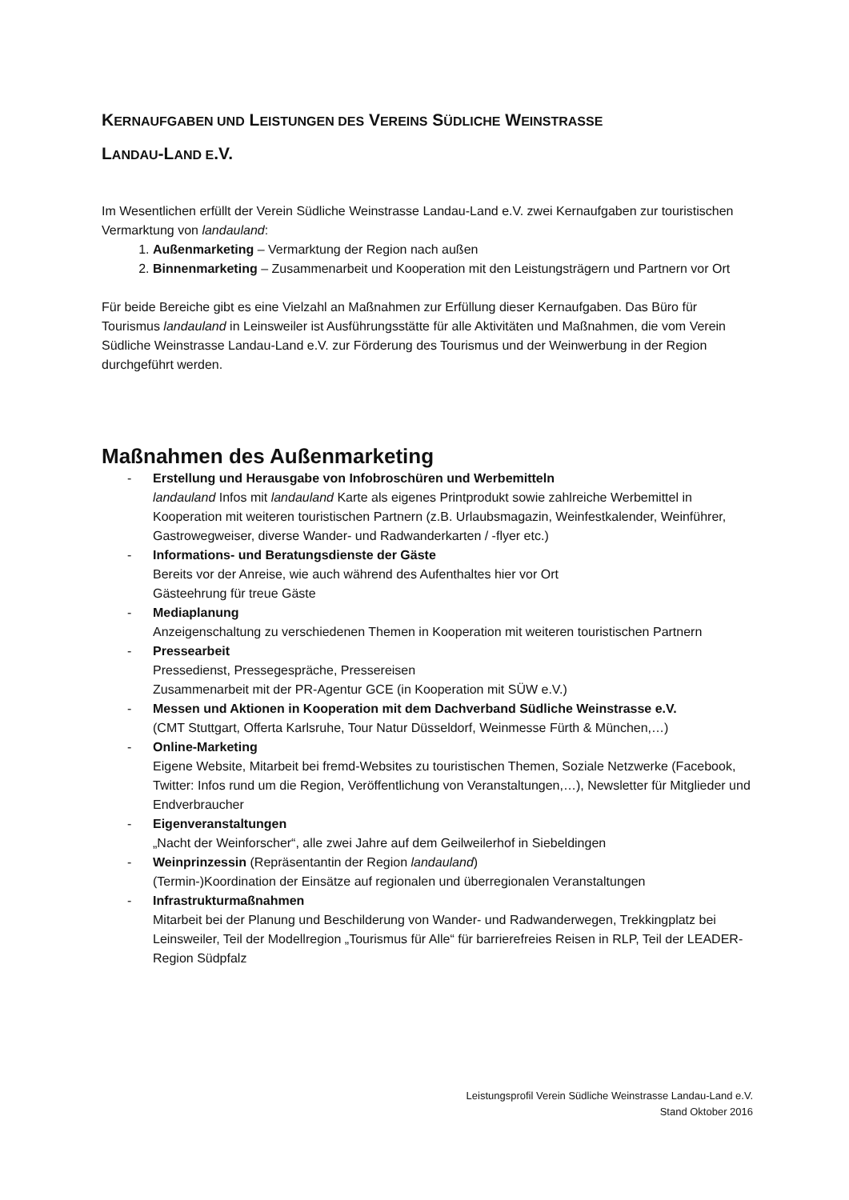KERNAUFGABEN UND LEISTUNGEN DES VEREINS SÜDLICHE WEINSTRASSE
LANDAU-LAND E.V.
Im Wesentlichen erfüllt der Verein Südliche Weinstrasse Landau-Land e.V. zwei Kernaufgaben zur touristischen Vermarktung von landauland:
1. Außenmarketing – Vermarktung der Region nach außen
2. Binnenmarketing – Zusammenarbeit und Kooperation mit den Leistungsträgern und Partnern vor Ort
Für beide Bereiche gibt es eine Vielzahl an Maßnahmen zur Erfüllung dieser Kernaufgaben. Das Büro für Tourismus landauland in Leinsweiler ist Ausführungsstätte für alle Aktivitäten und Maßnahmen, die vom Verein Südliche Weinstrasse Landau-Land e.V. zur Förderung des Tourismus und der Weinwerbung in der Region durchgeführt werden.
Maßnahmen des Außenmarketing
- Erstellung und Herausgabe von Infobroschüren und Werbemitteln
landauland Infos mit landauland Karte als eigenes Printprodukt sowie zahlreiche Werbemittel in Kooperation mit weiteren touristischen Partnern (z.B. Urlaubsmagazin, Weinfestkalender, Weinführer, Gastrowegweiser, diverse Wander- und Radwanderkarten / -flyer etc.)
- Informations- und Beratungsdienste der Gäste
Bereits vor der Anreise, wie auch während des Aufenthaltes hier vor Ort
Gästeehrung für treue Gäste
- Mediaplanung
Anzeigenschaltung zu verschiedenen Themen in Kooperation mit weiteren touristischen Partnern
- Pressearbeit
Pressedienst, Pressegespräche, Pressereisen
Zusammenarbeit mit der PR-Agentur GCE (in Kooperation mit SÜW e.V.)
- Messen und Aktionen in Kooperation mit dem Dachverband Südliche Weinstrasse e.V.
(CMT Stuttgart, Offerta Karlsruhe, Tour Natur Düsseldorf, Weinmesse Fürth & München,…)
- Online-Marketing
Eigene Website, Mitarbeit bei fremd-Websites zu touristischen Themen, Soziale Netzwerke (Facebook, Twitter: Infos rund um die Region, Veröffentlichung von Veranstaltungen,…), Newsletter für Mitglieder und Endverbraucher
- Eigenveranstaltungen
„Nacht der Weinforscher“, alle zwei Jahre auf dem Geilweilerhof in Siebeldingen
- Weinprinzessin (Repräsentantin der Region landauland)
(Termin-)Koordination der Einsätze auf regionalen und überregionalen Veranstaltungen
- Infrastrukturmaßnahmen
Mitarbeit bei der Planung und Beschilderung von Wander- und Radwanderwegen, Trekkingplatz bei Leinsweiler, Teil der Modellregion „Tourismus für Alle“ für barrierefreies Reisen in RLP, Teil der LEADER-Region Südpfalz
Leistungsprofil Verein Südliche Weinstrasse Landau-Land e.V.
Stand Oktober 2016